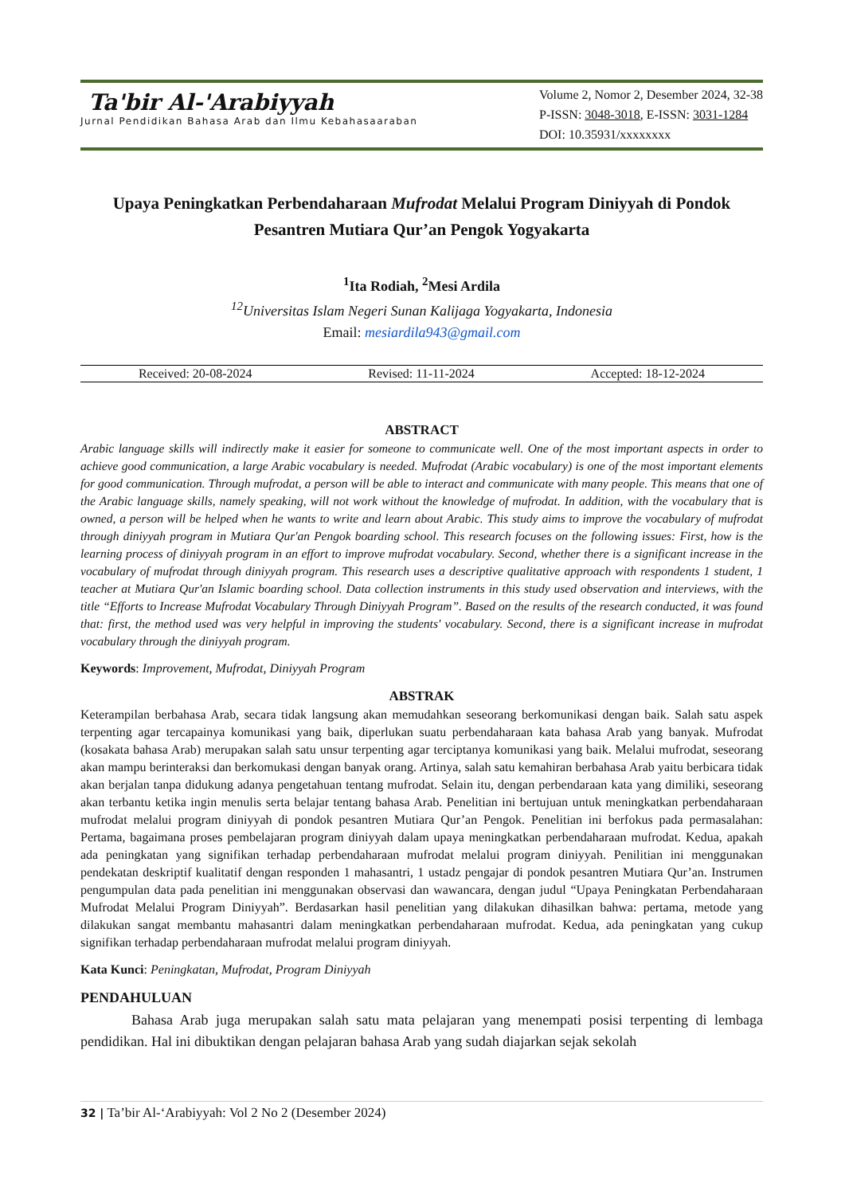Ta'bir Al-'Arabiyyah
Jurnal Pendidikan Bahasa Arab dan Ilmu Kebahasaaraban
Volume 2, Nomor 2, Desember 2024, 32-38
P-ISSN: 3048-3018, E-ISSN: 3031-1284
DOI: 10.35931/xxxxxxxx
Upaya Peningkatkan Perbendaharaan Mufrodat Melalui Program Diniyyah di Pondok Pesantren Mutiara Qur’an Pengok Yogyakarta
<sup>1</sup> Ita Rodiah, <sup>2</sup>Mesi Ardila
<sup>12</sup> Universitas Islam Negeri Sunan Kalijaga Yogyakarta, Indonesia
Email: mesiardila943@gmail.com
Received: 20-08-2024 Revised: 11-11-2024 Accepted: 18-12-2024
ABSTRACT
Arabic language skills will indirectly make it easier for someone to communicate well. One of the most important aspects in order to achieve good communication, a large Arabic vocabulary is needed. Mufrodat (Arabic vocabulary) is one of the most important elements for good communication. Through mufrodat, a person will be able to interact and communicate with many people. This means that one of the Arabic language skills, namely speaking, will not work without the knowledge of mufrodat. In addition, with the vocabulary that is owned, a person will be helped when he wants to write and learn about Arabic. This study aims to improve the vocabulary of mufrodat through diniyyah program in Mutiara Qur'an Pengok boarding school. This research focuses on the following issues: First, how is the learning process of diniyyah program in an effort to improve mufrodat vocabulary. Second, whether there is a significant increase in the vocabulary of mufrodat through diniyyah program. This research uses a descriptive qualitative approach with respondents 1 student, 1 teacher at Mutiara Qur'an Islamic boarding school. Data collection instruments in this study used observation and interviews, with the title “Efforts to Increase Mufrodat Vocabulary Through Diniyyah Program”. Based on the results of the research conducted, it was found that: first, the method used was very helpful in improving the students' vocabulary. Second, there is a significant increase in mufrodat vocabulary through the diniyyah program.
Keywords: Improvement, Mufrodat, Diniyyah Program
ABSTRAK
Keterampilan berbahasa Arab, secara tidak langsung akan memudahkan seseorang berkomunikasi dengan baik. Salah satu aspek terpenting agar tercapainya komunikasi yang baik, diperlukan suatu perbendaharaan kata bahasa Arab yang banyak. Mufrodat (kosakata bahasa Arab) merupakan salah satu unsur terpenting agar terciptanya komunikasi yang baik. Melalui mufrodat, seseorang akan mampu berinteraksi dan berkomukasi dengan banyak orang. Artinya, salah satu kemahiran berbahasa Arab yaitu berbicara tidak akan berjalan tanpa didukung adanya pengetahuan tentang mufrodat. Selain itu, dengan perbendaraan kata yang dimiliki, seseorang akan terbantu ketika ingin menulis serta belajar tentang bahasa Arab. Penelitian ini bertujuan untuk meningkatkan perbendaharaan mufrodat melalui program diniyyah di pondok pesantren Mutiara Qur’an Pengok. Penelitian ini berfokus pada permasalahan: Pertama, bagaimana proses pembelajaran program diniyyah dalam upaya meningkatkan perbendaharaan mufrodat. Kedua, apakah ada peningkatan yang signifikan terhadap perbendaharaan mufrodat melalui program diniyyah. Penilitian ini menggunakan pendekatan deskriptif kualitatif dengan responden 1 mahasantri, 1 ustadz pengajar di pondok pesantren Mutiara Qur’an. Instrumen pengumpulan data pada penelitian ini menggunakan observasi dan wawancara, dengan judul “Upaya Peningkatan Perbendaharaan Mufrodat Melalui Program Diniyyah”. Berdasarkan hasil penelitian yang dilakukan dihasilkan bahwa: pertama, metode yang dilakukan sangat membantu mahasantri dalam meningkatkan perbendaharaan mufrodat. Kedua, ada peningkatan yang cukup signifikan terhadap perbendaharaan mufrodat melalui program diniyyah.
Kata Kunci: Peningkatan, Mufrodat, Program Diniyyah
PENDAHULUAN
Bahasa Arab juga merupakan salah satu mata pelajaran yang menempati posisi terpenting di lembaga pendidikan. Hal ini dibuktikan dengan pelajaran bahasa Arab yang sudah diajarkan sejak sekolah
32 | Ta’bir Al-‘Arabiyyah: Vol 2 No 2 (Desember 2024)